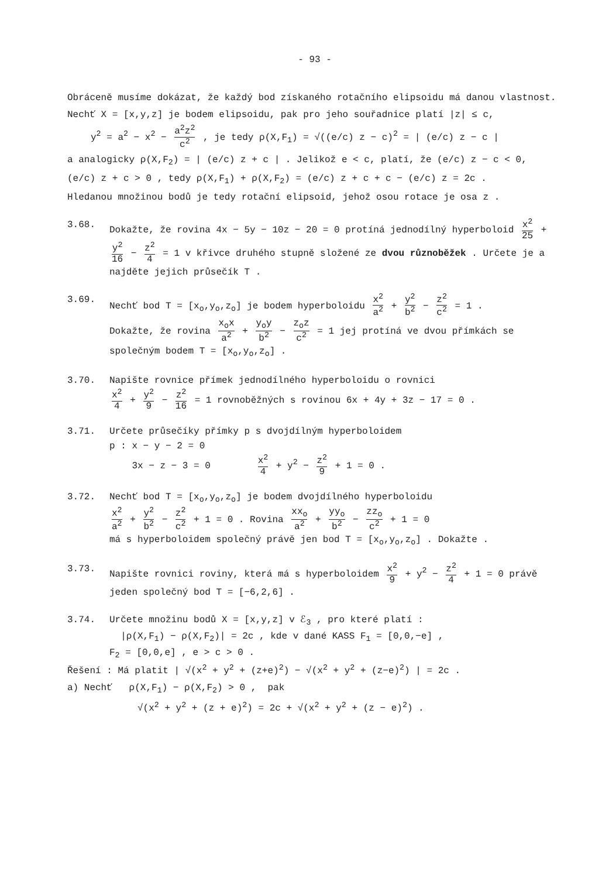- 93 -
Obráceně musíme dokázat, že každý bod získaného rotačního elipsoidu má danou vlastnost.
Nechť X = [x,y,z] je bodem elipsoidu, pak pro jeho souřadnice platí |z| ≤ c,
y<sup>2</sup> = a<sup>2</sup> − x<sup>2</sup> − a<sup>2</sup>z<sup>2</sup> c<sup>2</sup> , je tedy ρ(X,F<sub>1</sub>) = √((e/c) z − c)<sup>2</sup> = | (e/c) z − c |
a analogicky ρ(X,F<sub>2</sub>) = | (e/c) z + c | . Jelikož e < c, platí, že (e/c) z − c < 0,
(e/c) z + c > 0 , tedy ρ(X,F<sub>1</sub>) + ρ(X,F<sub>2</sub>) = (e/c) z + c + c − (e/c) z = 2c .
Hledanou množinou bodů je tedy rotační elipsoid, jehož osou rotace je osa z .
3.68. Dokažte, že rovina 4x − 5y − 10z − 20 = 0 protíná jednodílný hyperboloid x<sup>2</sup> 25 + y<sup>2</sup> 16 − z<sup>2</sup> 4 = 1 v křivce druhého stupně složené ze dvou různoběžek . Určete je a najděte jejich průsečík T .
3.69. Nechť bod T = [x<sub>o</sub>,y<sub>o</sub>,z<sub>o</sub>] je bodem hyperboloidu x<sup>2</sup> a<sup>2</sup> + y<sup>2</sup> b<sup>2</sup> − z<sup>2</sup> c<sup>2</sup> = 1 .
Dokažte, že rovina x<sub>o</sub>x a<sup>2</sup> + y<sub>o</sub>y b<sup>2</sup> − z<sub>o</sub>z c<sup>2</sup> = 1 jej protíná ve dvou přímkách se společným bodem T = [x<sub>o</sub>,y<sub>o</sub>,z<sub>o</sub>] .
3.70. Napište rovnice přímek jednodílného hyperboloidu o rovnici
x<sup>2</sup> 4 + y<sup>2</sup> 9 − z<sup>2</sup> 16 = 1 rovnoběžných s rovinou 6x + 4y + 3z − 17 = 0 .
3.71. Určete průsečíky přímky p s dvojdílným hyperboloidem
p : x − y − 2 = 0
3x − z − 3 = 0 x<sup>2</sup> 4 + y<sup>2</sup> − z<sup>2</sup> 9 + 1 = 0 .
3.72. Nechť bod T = [x<sub>o</sub>,y<sub>o</sub>,z<sub>o</sub>] je bodem dvojdílného hyperboloidu
x<sup>2</sup> a<sup>2</sup> + y<sup>2</sup> b<sup>2</sup> − z<sup>2</sup> c<sup>2</sup> + 1 = 0 . Rovina xx<sub>o</sub> a<sup>2</sup> + yy<sub>o</sub> b<sup>2</sup> − zz<sub>o</sub> c<sup>2</sup> + 1 = 0
má s hyperboloidem společný právě jen bod T = [x<sub>o</sub>,y<sub>o</sub>,z<sub>o</sub>] . Dokažte .
3.73. Napište rovnici roviny, která má s hyperboloidem x<sup>2</sup> 9 + y<sup>2</sup> − z<sup>2</sup> 4 + 1 = 0 právě jeden společný bod T = [−6,2,6] .
3.74. Určete množinu bodů X = [x,y,z] v ℰ<sub>3</sub> , pro které platí :
|ρ(X,F<sub>1</sub>) − ρ(X,F<sub>2</sub>)| = 2c , kde v dané KASS F<sub>1</sub> = [0,0,−e] ,
F<sub>2</sub> = [0,0,e] , e > c > 0 .
Řešení : Má platit | √(x<sup>2</sup> + y<sup>2</sup> + (z+e)<sup>2</sup>) − √(x<sup>2</sup> + y<sup>2</sup> + (z−e)<sup>2</sup>) | = 2c .
a) Nechť ρ(X,F<sub>1</sub>) − ρ(X,F<sub>2</sub>) > 0 , pak
√(x<sup>2</sup> + y<sup>2</sup> + (z + e)<sup>2</sup>) = 2c + √(x<sup>2</sup> + y<sup>2</sup> + (z − e)<sup>2</sup>) .